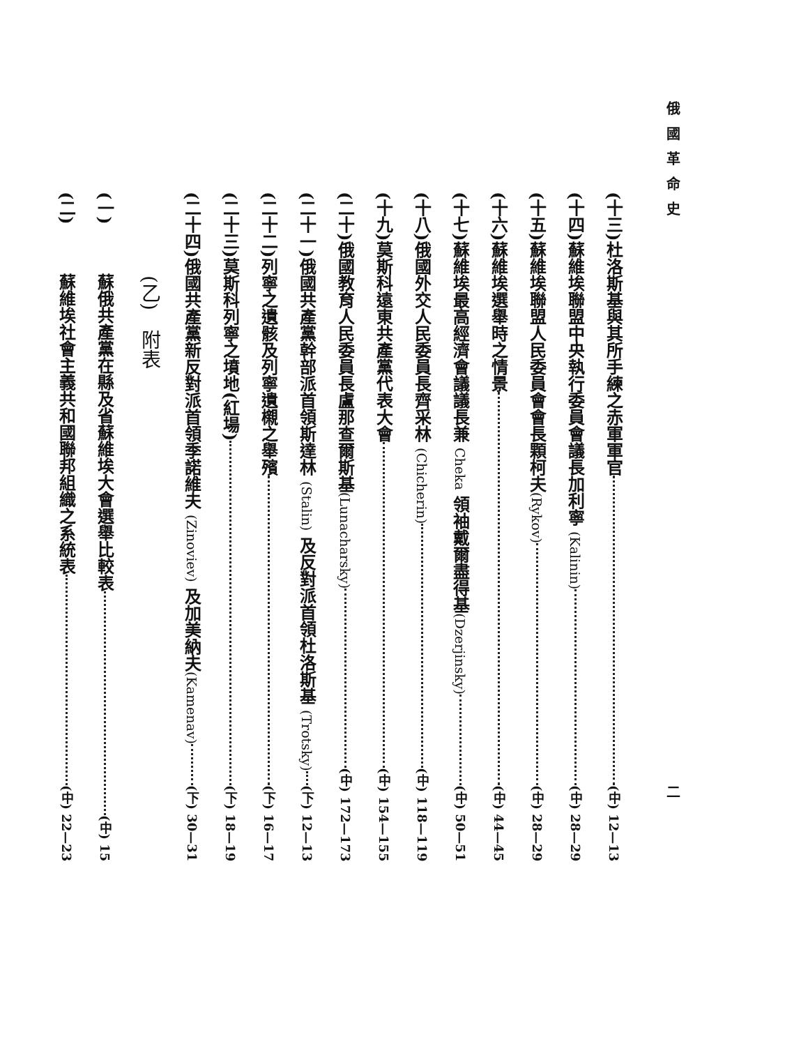俄國革命史 二
(十三)杜洛斯基與其所手練之赤軍軍官 (中) 12—13
(十四)蘇維埃聯盟中央執行委員會議長加利寧 (Kalinin) (中) 28—29
(十五)蘇維埃聯盟人民委員會會長顆柯夫(Rykov) (中) 28—29
(十六)蘇維埃選舉時之情景 (中) 44—45
(十七)蘇維埃最高經濟會議議長兼 Cheka 領袖戴爾盡得基(Dzerjinsky) (中) 50—51
(十八)俄國外交人民委員長齊采林 (Chicherin) (中) 118—119
(十九)莫斯科遠東共產黨代表大會 (中) 154—155
(二十)俄國教育人民委員長盧那查爾斯基(Lunacharsky) (中) 172—173
(二十一)俄國共產黨幹部派首領斯達林 (Stalin) 及反對派首領杜洛斯基 (Trotsky) (下) 12—13
(二十二)列寧之遺骸及列寧遺櫬之舉殯 (下) 16—17
(二十三)莫斯科列寧之墳地(紅場) (下) 18—19
(二十四)俄國共產黨新反對派首領季諾維夫 (Zinoviev) 及加美納夫(Kamenav) (下) 30—31
(乙)　附表
(一) 蘇俄共產黨在縣及省蘇維埃大會選舉比較表 (中) 15
(二) 蘇維埃社會主義共和國聯邦組織之系統表 (中) 22—23